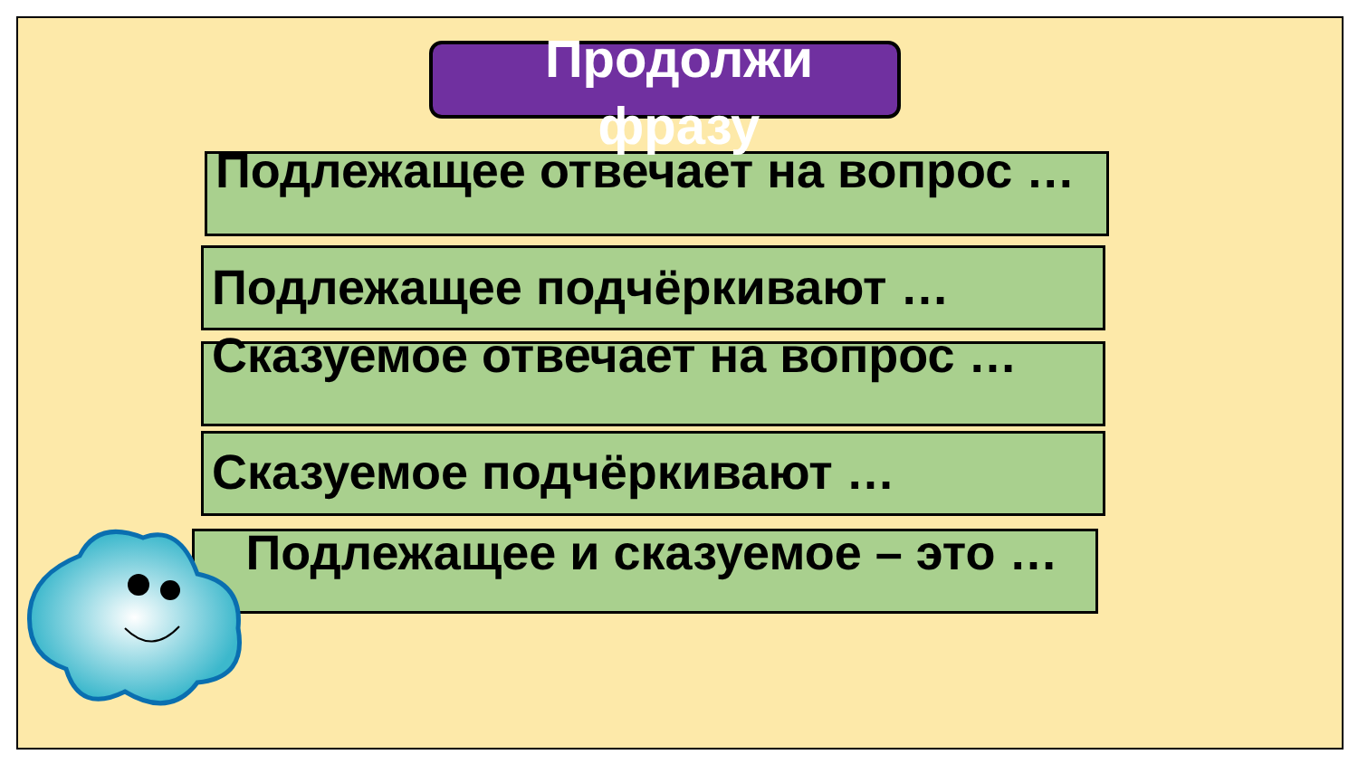Продолжи
фразу
Подлежащее отвечает на вопрос …
Подлежащее подчёркивают …
Сказуемое отвечает на вопрос …
Сказуемое подчёркивают …
Подлежащее и сказуемое – это …